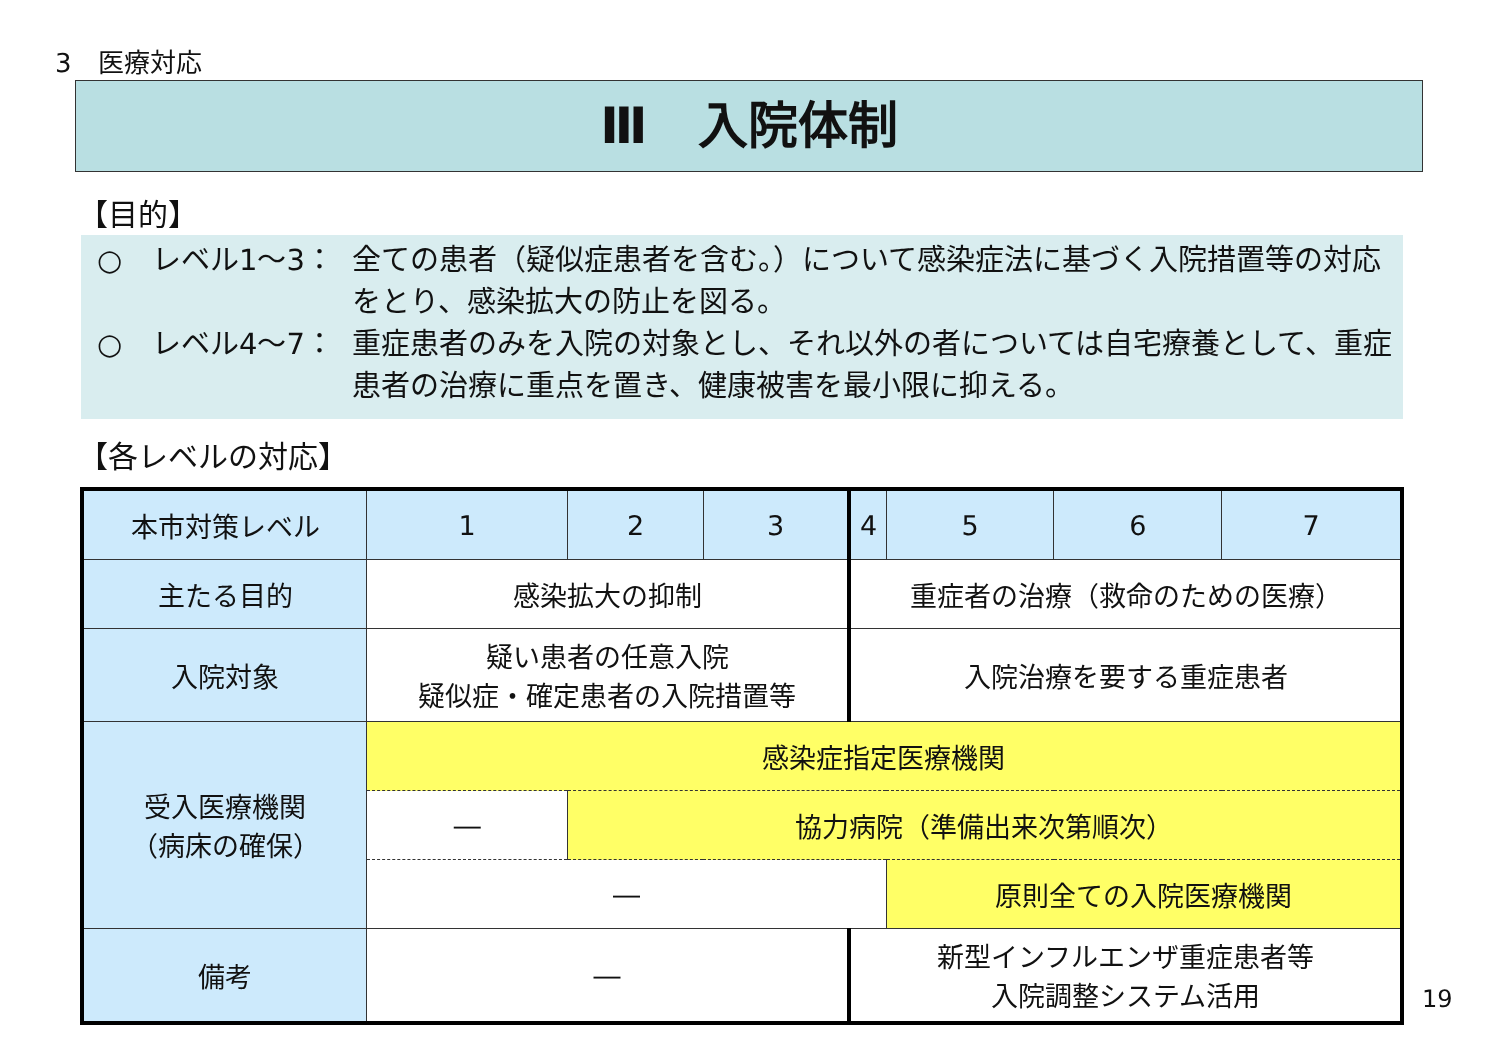3　医療対応
Ⅲ　入院体制
【目的】
○ レベル1～3： 全ての患者（疑似症患者を含む。）について感染症法に基づく入院措置等の対応をとり、感染拡大の防止を図る。
○ レベル4～7： 重症患者のみを入院の対象とし、それ以外の者については自宅療養として、重症患者の治療に重点を置き、健康被害を最小限に抑える。
【各レベルの対応】
| 本市対策レベル | 1 | 2 | 3 | 4 | 5 | 6 | 7 |
| --- | --- | --- | --- | --- | --- | --- | --- |
| 主たる目的 | 感染拡大の抑制 | | | 重症者の治療（救命のための医療） | | | |
| 入院対象 | 疑い患者の任意入院 疑似症・確定患者の入院措置等 | | | 入院治療を要する重症患者 | | | |
| 受入医療機関 （病床の確保） | 感染症指定医療機関 | | | | | | |
| | ― | 協力病院（準備出来次第順次） | | | | | |
| | ― | | | | 原則全ての入院医療機関 | | |
| 備考 | ― | | | 新型インフルエンザ重症患者等 入院調整システム活用 | | | |
19